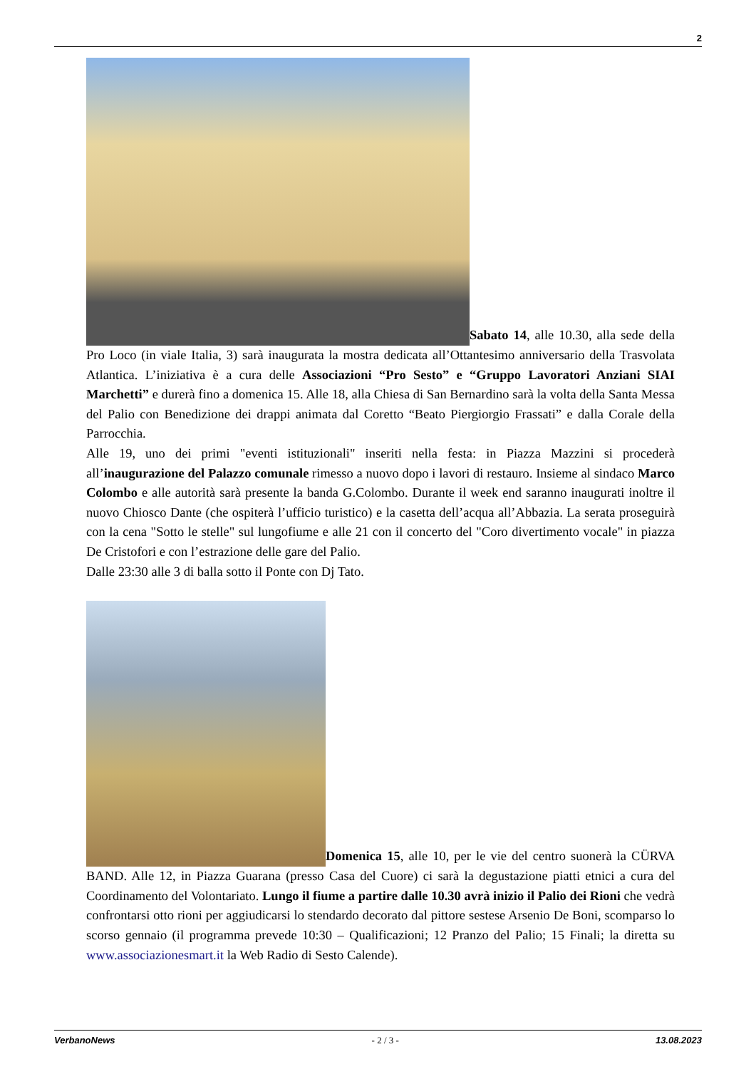2
Sabato 14, alle 10.30, alla sede della Pro Loco (in viale Italia, 3) sarà inaugurata la mostra dedicata all’Ottantesimo anniversario della Trasvolata Atlantica. L’iniziativa è a cura delle Associazioni “Pro Sesto” e “Gruppo Lavoratori Anziani SIAI Marchetti” e durerà fino a domenica 15. Alle 18, alla Chiesa di San Bernardino sarà la volta della Santa Messa del Palio con Benedizione dei drappi animata dal Coretto “Beato Piergiorgio Frassati” e dalla Corale della Parrocchia.
Alle 19, uno dei primi "eventi istituzionali" inseriti nella festa: in Piazza Mazzini si procederà all’inaugurazione del Palazzo comunale rimesso a nuovo dopo i lavori di restauro. Insieme al sindaco Marco Colombo e alle autorità sarà presente la banda G.Colombo. Durante il week end saranno inaugurati inoltre il nuovo Chiosco Dante (che ospiterà l’ufficio turistico) e la casetta dell’acqua all’Abbazia. La serata proseguirà con la cena "Sotto le stelle" sul lungofiume e alle 21 con il concerto del "Coro divertimento vocale" in piazza De Cristofori e con l’estrazione delle gare del Palio.
Dalle 23:30 alle 3 di balla sotto il Ponte con Dj Tato.
Domenica 15, alle 10, per le vie del centro suonerà la CÜRVA BAND. Alle 12, in Piazza Guarana (presso Casa del Cuore) ci sarà la degustazione piatti etnici a cura del Coordinamento del Volontariato. Lungo il fiume a partire dalle 10.30 avrà inizio il Palio dei Rioni che vedrà confrontarsi otto rioni per aggiudicarsi lo stendardo decorato dal pittore sestese Arsenio De Boni, scomparso lo scorso gennaio (il programma prevede 10:30 – Qualificazioni; 12 Pranzo del Palio; 15 Finali; la diretta su www.associazionesmart.it la Web Radio di Sesto Calende).
VerbanoNews - 2 / 3 - 13.08.2023